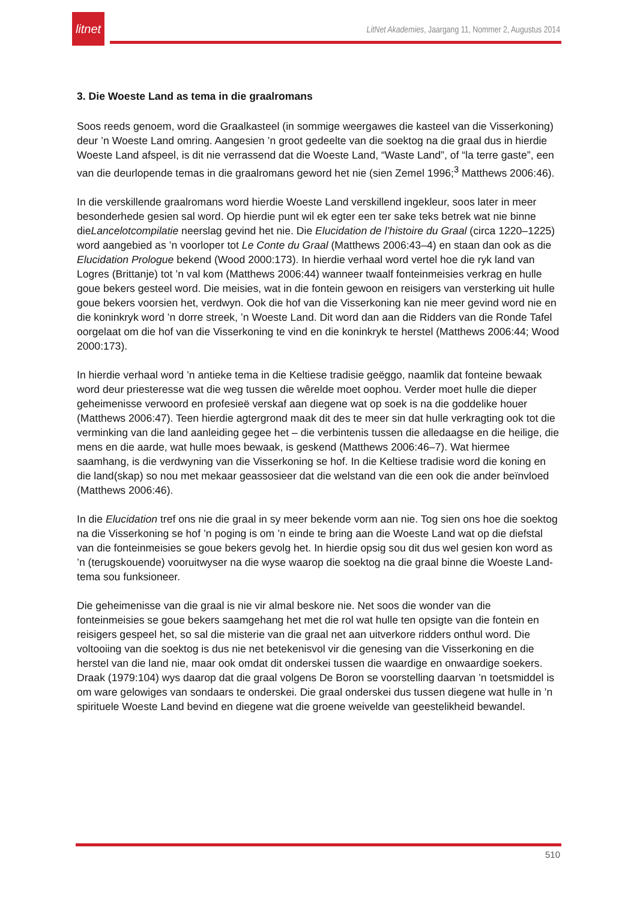litnet
LitNet Akademies, Jaargang 11, Nommer 2, Augustus 2014
3. Die Woeste Land as tema in die graalromans
Soos reeds genoem, word die Graalkasteel (in sommige weergawes die kasteel van die Visserkoning) deur ’n Woeste Land omring. Aangesien ’n groot gedeelte van die soektog na die graal dus in hierdie Woeste Land afspeel, is dit nie verrassend dat die Woeste Land, “Waste Land”, of “la terre gaste”, een van die deurlopende temas in die graalromans geword het nie (sien Zemel 1996;<sup>3</sup> Matthews 2006:46).
In die verskillende graalromans word hierdie Woeste Land verskillend ingekleur, soos later in meer besonderhede gesien sal word. Op hierdie punt wil ek egter een ter sake teks betrek wat nie binne dieLancelotcompilatie neerslag gevind het nie. Die Elucidation de l’histoire du Graal (circa 1220–1225) word aangebied as ’n voorloper tot Le Conte du Graal (Matthews 2006:43–4) en staan dan ook as die Elucidation Prologue bekend (Wood 2000:173). In hierdie verhaal word vertel hoe die ryk land van Logres (Brittanje) tot ’n val kom (Matthews 2006:44) wanneer twaalf fonteinmeisies verkrag en hulle goue bekers gesteel word. Die meisies, wat in die fontein gewoon en reisigers van versterking uit hulle goue bekers voorsien het, verdwyn. Ook die hof van die Visserkoning kan nie meer gevind word nie en die koninkryk word ’n dorre streek, ’n Woeste Land. Dit word dan aan die Ridders van die Ronde Tafel oorgelaat om die hof van die Visserkoning te vind en die koninkryk te herstel (Matthews 2006:44; Wood 2000:173).
In hierdie verhaal word ’n antieke tema in die Keltiese tradisie geëggo, naamlik dat fonteine bewaak word deur priesteresse wat die weg tussen die wêrelde moet oophou. Verder moet hulle die dieper geheimenisse verwoord en profesieë verskaf aan diegene wat op soek is na die goddelike houer (Matthews 2006:47). Teen hierdie agtergrond maak dit des te meer sin dat hulle verkragting ook tot die verminking van die land aanleiding gegee het – die verbintenis tussen die alledaagse en die heilige, die mens en die aarde, wat hulle moes bewaak, is geskend (Matthews 2006:46–7). Wat hiermee saamhang, is die verdwyning van die Visserkoning se hof. In die Keltiese tradisie word die koning en die land(skap) so nou met mekaar geassosieer dat die welstand van die een ook die ander beïnvloed (Matthews 2006:46).
In die Elucidation tref ons nie die graal in sy meer bekende vorm aan nie. Tog sien ons hoe die soektog na die Visserkoning se hof ’n poging is om ’n einde te bring aan die Woeste Land wat op die diefstal van die fonteinmeisies se goue bekers gevolg het. In hierdie opsig sou dit dus wel gesien kon word as ’n (terugskouende) vooruitwyser na die wyse waarop die soektog na die graal binne die Woeste Land-tema sou funksioneer.
Die geheimenisse van die graal is nie vir almal beskore nie. Net soos die wonder van die fonteinmeisies se goue bekers saamgehang het met die rol wat hulle ten opsigte van die fontein en reisigers gespeel het, so sal die misterie van die graal net aan uitverkore ridders onthul word. Die voltooiing van die soektog is dus nie net betekenisvol vir die genesing van die Visserkoning en die herstel van die land nie, maar ook omdat dit onderskei tussen die waardige en onwaardige soekers. Draak (1979:104) wys daarop dat die graal volgens De Boron se voorstelling daarvan ’n toetsmiddel is om ware gelowiges van sondaars te onderskei. Die graal onderskei dus tussen diegene wat hulle in ’n spirituele Woeste Land bevind en diegene wat die groene weivelde van geestelikheid bewandel.
510